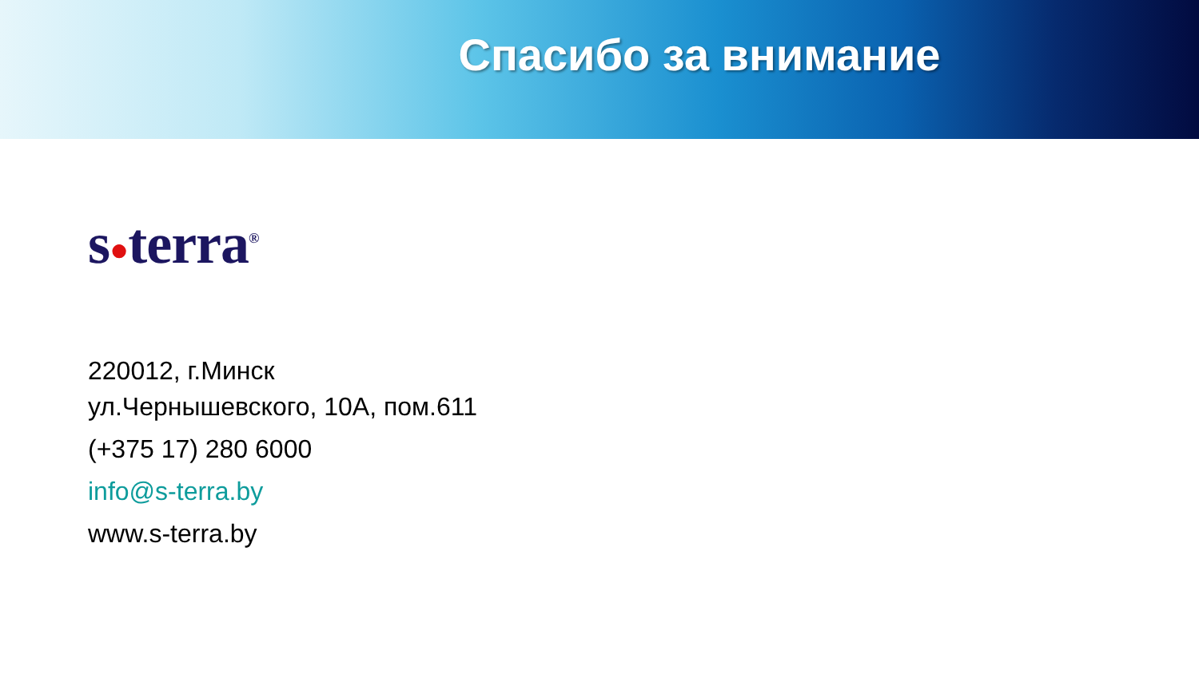Спасибо за внимание
s●terra<sup>®</sup>
220012, г.Минск
ул.Чернышевского, 10А, пом.611
(+375 17) 280 6000
info@s-terra.by
www.s-terra.by